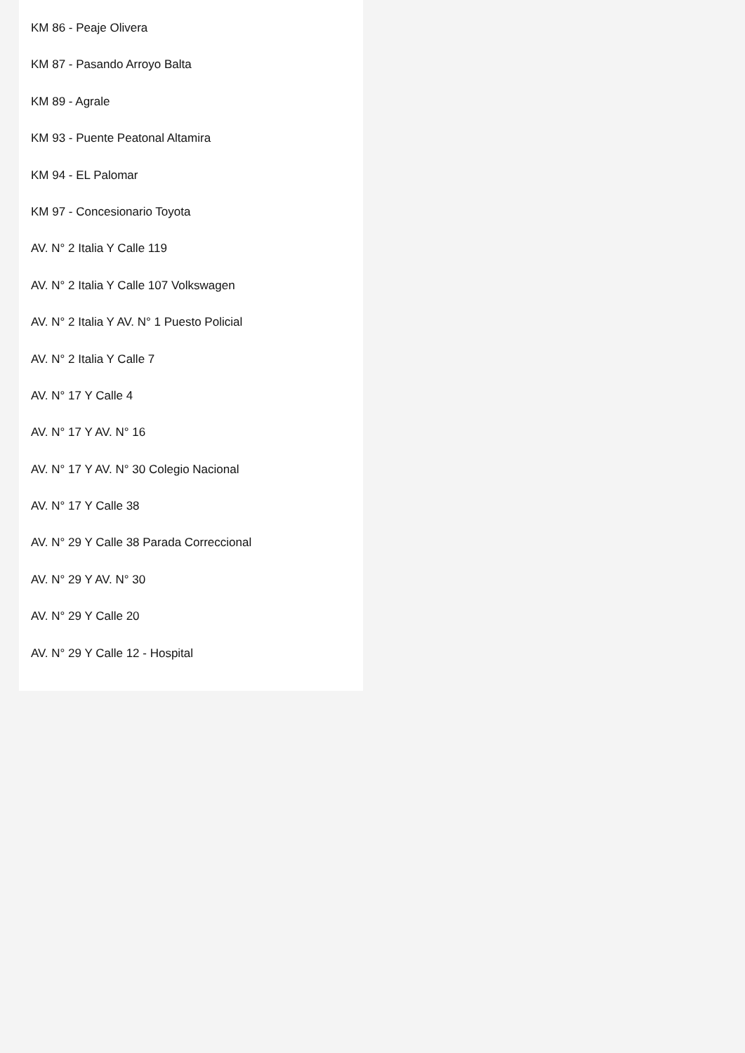KM 86 - Peaje Olivera
KM 87 - Pasando Arroyo Balta
KM 89 - Agrale
KM 93 - Puente Peatonal Altamira
KM 94 - EL Palomar
KM 97 - Concesionario Toyota
AV. N° 2 Italia Y Calle 119
AV. N° 2 Italia Y Calle 107 Volkswagen
AV. N° 2 Italia Y AV. N° 1 Puesto Policial
AV. N° 2 Italia Y Calle 7
AV. N° 17 Y Calle 4
AV. N° 17 Y AV. N° 16
AV. N° 17 Y AV. N° 30 Colegio Nacional
AV. N° 17 Y Calle 38
AV. N° 29 Y Calle 38 Parada Correccional
AV. N° 29 Y AV. N° 30
AV. N° 29 Y Calle 20
AV. N° 29 Y Calle 12 - Hospital